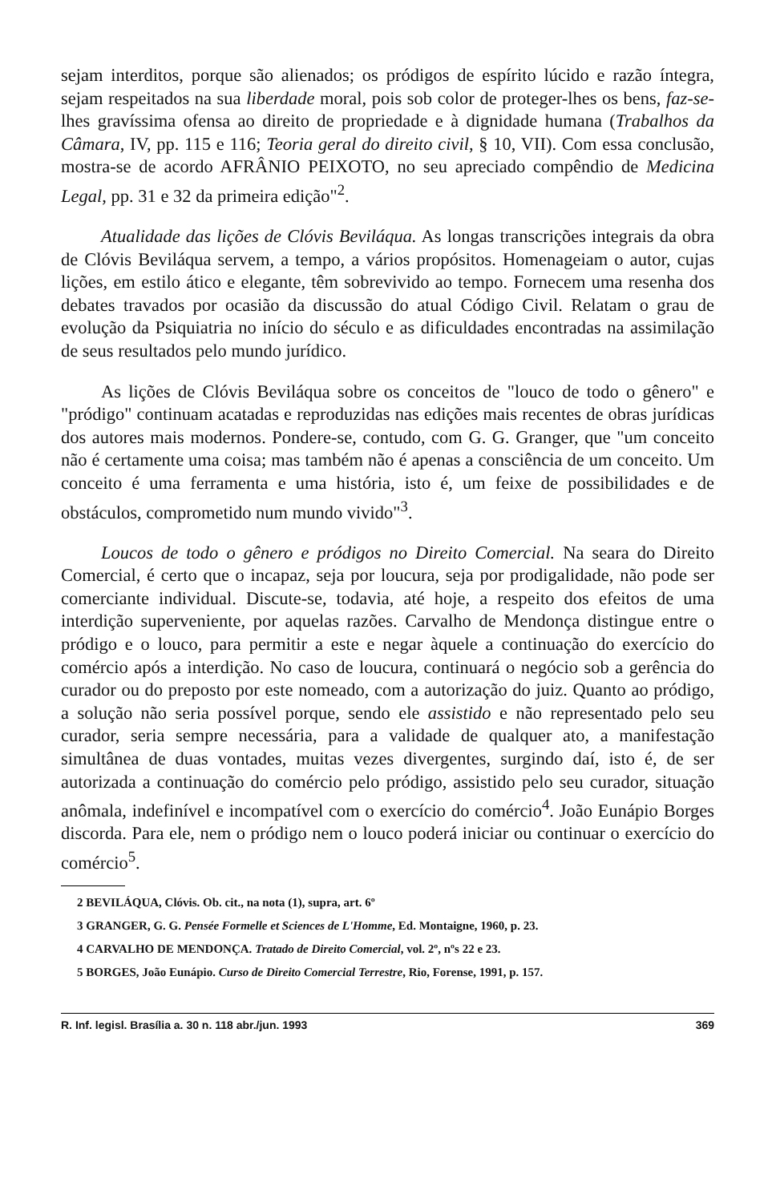sejam interditos, porque são alienados; os pródigos de espírito lúcido e razão íntegra, sejam respeitados na sua liberdade moral, pois sob color de proteger-lhes os bens, faz-se-lhes gravíssima ofensa ao direito de propriedade e à dignidade humana (Trabalhos da Câmara, IV, pp. 115 e 116; Teoria geral do direito civil, § 10, VII). Com essa conclusão, mostra-se de acordo AFRÂNIO PEIXOTO, no seu apreciado compêndio de Medicina Legal, pp. 31 e 32 da primeira edição"<sup>2</sup>.
Atualidade das lições de Clóvis Beviláqua. As longas transcrições integrais da obra de Clóvis Beviláqua servem, a tempo, a vários propósitos. Homenageiam o autor, cujas lições, em estilo ático e elegante, têm sobrevivido ao tempo. Fornecem uma resenha dos debates travados por ocasião da discussão do atual Código Civil. Relatam o grau de evolução da Psiquiatria no início do século e as dificuldades encontradas na assimilação de seus resultados pelo mundo jurídico.
As lições de Clóvis Beviláqua sobre os conceitos de "louco de todo o gênero" e "pródigo" continuam acatadas e reproduzidas nas edições mais recentes de obras jurídicas dos autores mais modernos. Pondere-se, contudo, com G. G. Granger, que "um conceito não é certamente uma coisa; mas também não é apenas a consciência de um conceito. Um conceito é uma ferramenta e uma história, isto é, um feixe de possibilidades e de obstáculos, comprometido num mundo vivido"<sup>3</sup>.
Loucos de todo o gênero e pródigos no Direito Comercial. Na seara do Direito Comercial, é certo que o incapaz, seja por loucura, seja por prodigalidade, não pode ser comerciante individual. Discute-se, todavia, até hoje, a respeito dos efeitos de uma interdição superveniente, por aquelas razões. Carvalho de Mendonça distingue entre o pródigo e o louco, para permitir a este e negar àquele a continuação do exercício do comércio após a interdição. No caso de loucura, continuará o negócio sob a gerência do curador ou do preposto por este nomeado, com a autorização do juiz. Quanto ao pródigo, a solução não seria possível porque, sendo ele assistido e não representado pelo seu curador, seria sempre necessária, para a validade de qualquer ato, a manifestação simultânea de duas vontades, muitas vezes divergentes, surgindo daí, isto é, de ser autorizada a continuação do comércio pelo pródigo, assistido pelo seu curador, situação anômala, indefinível e incompatível com o exercício do comércio<sup>4</sup>. João Eunápio Borges discorda. Para ele, nem o pródigo nem o louco poderá iniciar ou continuar o exercício do comércio<sup>5</sup>.
2 BEVILÁQUA, Clóvis. Ob. cit., na nota (1), supra, art. 6º
3 GRANGER, G. G. Pensée Formelle et Sciences de L'Homme, Ed. Montaigne, 1960, p. 23.
4 CARVALHO DE MENDONÇA. Tratado de Direito Comercial, vol. 2º, nºs 22 e 23.
5 BORGES, João Eunápio. Curso de Direito Comercial Terrestre, Rio, Forense, 1991, p. 157.
R. Inf. legisl. Brasília a. 30 n. 118 abr./jun. 1993 369